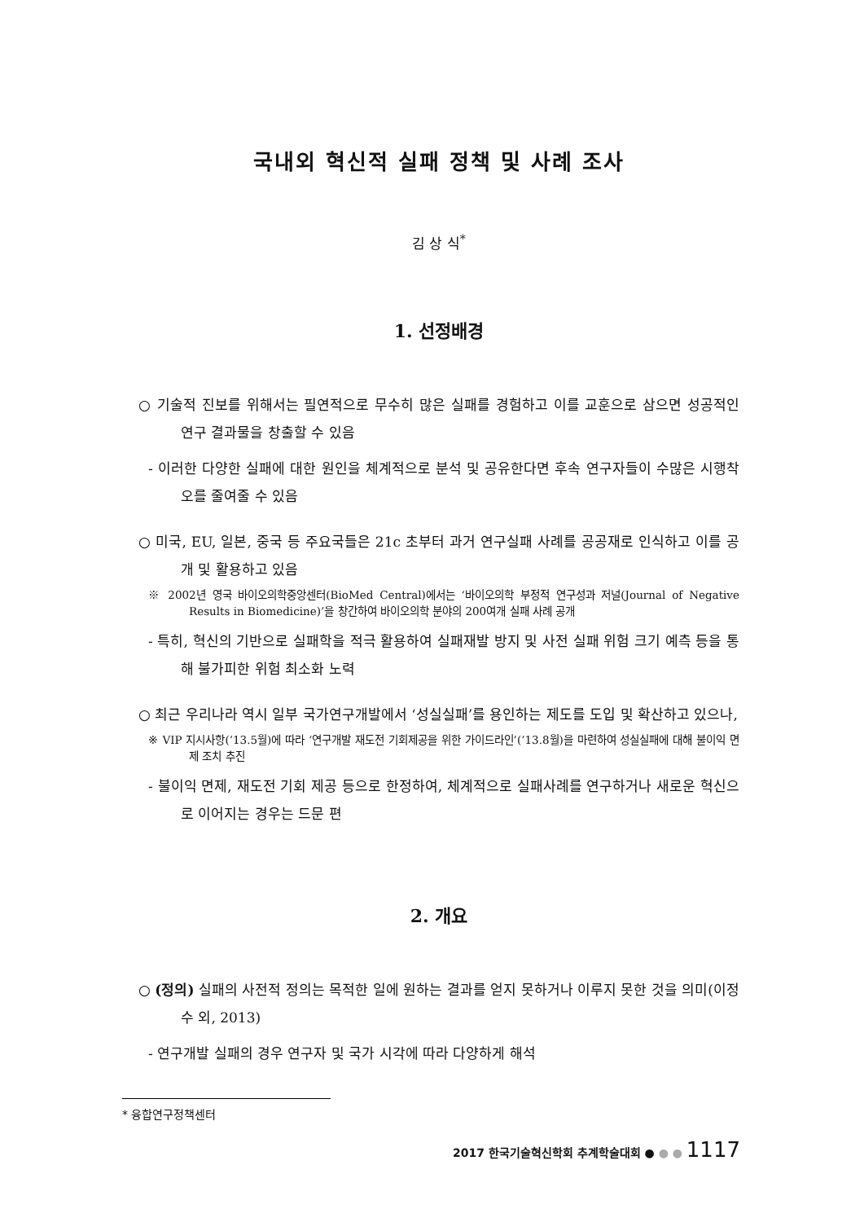국내외 혁신적 실패 정책 및 사례 조사
김 상 식<sup>*</sup>
1. 선정배경
○ 기술적 진보를 위해서는 필연적으로 무수히 많은 실패를 경험하고 이를 교훈으로 삼으면 성공적인 연구 결과물을 창출할 수 있음
- 이러한 다양한 실패에 대한 원인을 체계적으로 분석 및 공유한다면 후속 연구자들이 수많은 시행착오를 줄여줄 수 있음
○ 미국, EU, 일본, 중국 등 주요국들은 21c 초부터 과거 연구실패 사례를 공공재로 인식하고 이를 공개 및 활용하고 있음
※ 2002년 영국 바이오의학중앙센터(BioMed Central)에서는 ‘바이오의학 부정적 연구성과 저널(Journal of Negative Results in Biomedicine)’을 창간하여 바이오의학 분야의 200여개 실패 사례 공개
- 특히, 혁신의 기반으로 실패학을 적극 활용하여 실패재발 방지 및 사전 실패 위험 크기 예측 등을 통해 불가피한 위험 최소화 노력
○ 최근 우리나라 역시 일부 국가연구개발에서 ‘성실실패’를 용인하는 제도를 도입 및 확산하고 있으나,
※ VIP 지시사항(’13.5월)에 따라 ‘연구개발 재도전 기회제공을 위한 가이드라인’(’13.8월)을 마련하여 성실실패에 대해 불이익 면제 조치 추진
- 불이익 면제, 재도전 기회 제공 등으로 한정하여, 체계적으로 실패사례를 연구하거나 새로운 혁신으로 이어지는 경우는 드문 편
2. 개요
○ (정의) 실패의 사전적 정의는 목적한 일에 원하는 결과를 얻지 못하거나 이루지 못한 것을 의미(이정수 외, 2013)
- 연구개발 실패의 경우 연구자 및 국가 시각에 따라 다양하게 해석
* 융합연구정책센터
2017 한국기술혁신학회 추계학술대회 ● ● ● 1117